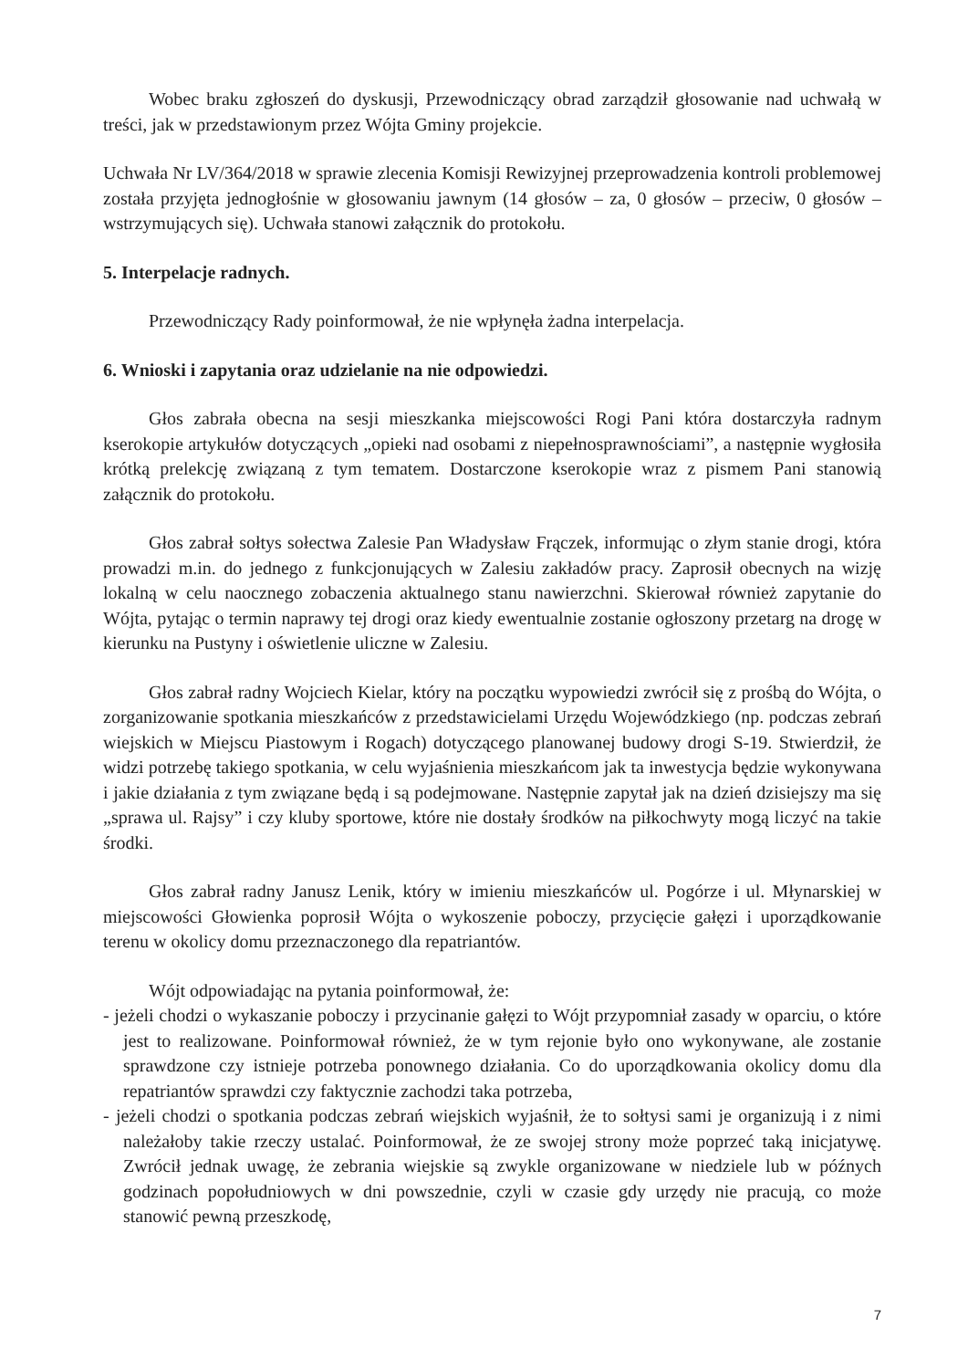Wobec braku zgłoszeń do dyskusji, Przewodniczący obrad zarządził głosowanie nad uchwałą w treści, jak w przedstawionym przez Wójta Gminy projekcie.
Uchwała Nr LV/364/2018 w sprawie zlecenia Komisji Rewizyjnej przeprowadzenia kontroli problemowej została przyjęta jednogłośnie w głosowaniu jawnym (14 głosów – za, 0 głosów – przeciw, 0 głosów – wstrzymujących się). Uchwała stanowi załącznik do protokołu.
5. Interpelacje radnych.
Przewodniczący Rady poinformował, że nie wpłynęła żadna interpelacja.
6. Wnioski i zapytania oraz udzielanie na nie odpowiedzi.
Głos zabrała obecna na sesji mieszkanka miejscowości Rogi Pani która dostarczyła radnym kserokopie artykułów dotyczących „opieki nad osobami z niepełnosprawnościami”, a następnie wygłosiła krótką prelekcję związaną z tym tematem. Dostarczone kserokopie wraz z pismem Pani stanowią załącznik do protokołu.
Głos zabrał sołtys sołectwa Zalesie Pan Władysław Frączek, informując o złym stanie drogi, która prowadzi m.in. do jednego z funkcjonujących w Zalesiu zakładów pracy. Zaprosił obecnych na wizję lokalną w celu naocznego zobaczenia aktualnego stanu nawierzchni. Skierował również zapytanie do Wójta, pytając o termin naprawy tej drogi oraz kiedy ewentualnie zostanie ogłoszony przetarg na drogę w kierunku na Pustyny i oświetlenie uliczne w Zalesiu.
Głos zabrał radny Wojciech Kielar, który na początku wypowiedzi zwrócił się z prośbą do Wójta, o zorganizowanie spotkania mieszkańców z przedstawicielami Urzędu Wojewódzkiego (np. podczas zebrań wiejskich w Miejscu Piastowym i Rogach) dotyczącego planowanej budowy drogi S-19. Stwierdził, że widzi potrzebę takiego spotkania, w celu wyjaśnienia mieszkańcom jak ta inwestycja będzie wykonywana i jakie działania z tym związane będą i są podejmowane. Następnie zapytał jak na dzień dzisiejszy ma się „sprawa ul. Rajsy” i czy kluby sportowe, które nie dostały środków na piłkochwyty mogą liczyć na takie środki.
Głos zabrał radny Janusz Lenik, który w imieniu mieszkańców ul. Pogórze i ul. Młynarskiej w miejscowości Głowienka poprosił Wójta o wykoszenie poboczy, przycięcie gałęzi i uporządkowanie terenu w okolicy domu przeznaczonego dla repatriantów.
Wójt odpowiadając na pytania poinformował, że:
- jeżeli chodzi o wykaszanie poboczy i przycinanie gałęzi to Wójt przypomniał zasady w oparciu, o które jest to realizowane. Poinformował również, że w tym rejonie było ono wykonywane, ale zostanie sprawdzone czy istnieje potrzeba ponownego działania. Co do uporządkowania okolicy domu dla repatriantów sprawdzi czy faktycznie zachodzi taka potrzeba,
- jeżeli chodzi o spotkania podczas zebrań wiejskich wyjaśnił, że to sołtysi sami je organizują i z nimi należałoby takie rzeczy ustalać. Poinformował, że ze swojej strony może poprzeć taką inicjatywę. Zwrócił jednak uwagę, że zebrania wiejskie są zwykle organizowane w niedziele lub w późnych godzinach popołudniowych w dni powszednie, czyli w czasie gdy urzędy nie pracują, co może stanowić pewną przeszkodę,
7